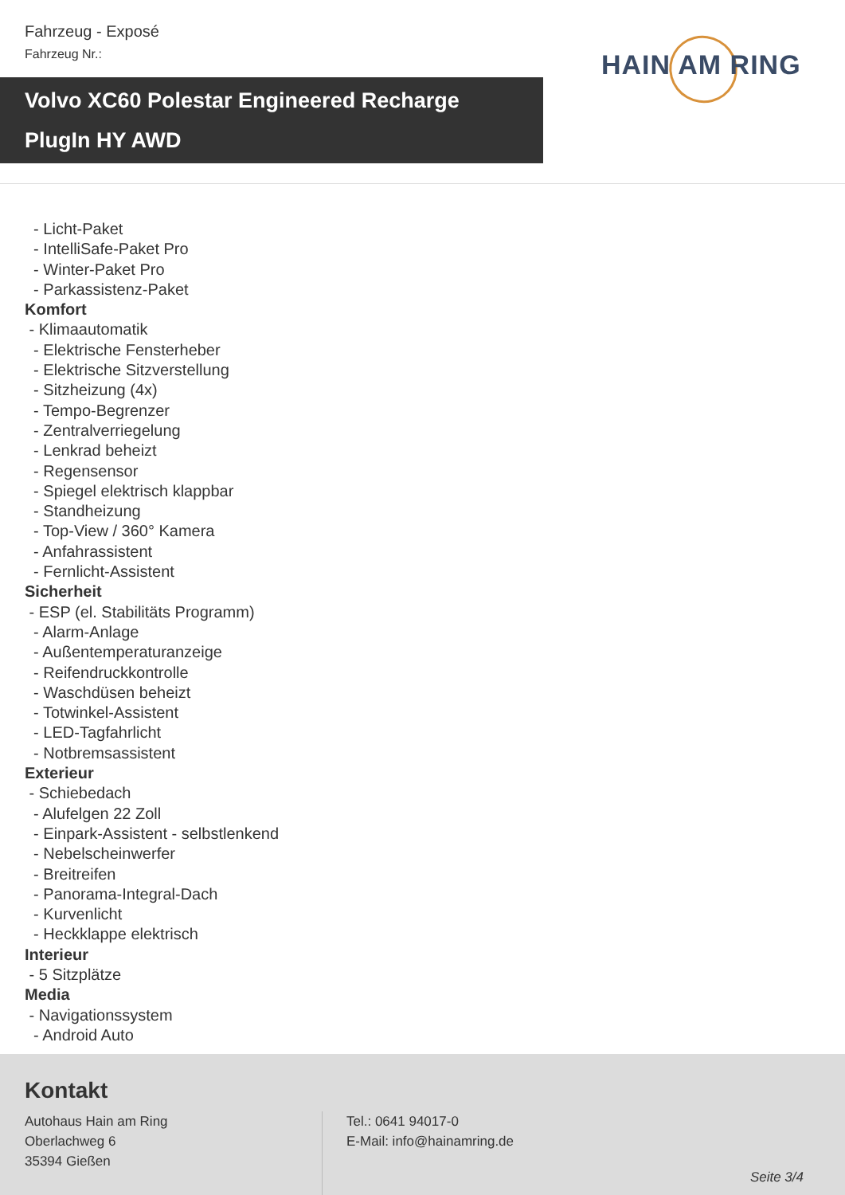Fahrzeug - Exposé
Fahrzeug Nr.:
HAIN AM RING
Volvo XC60 Polestar Engineered Recharge
PlugIn HY AWD
- Licht-Paket
- IntelliSafe-Paket Pro
- Winter-Paket Pro
- Parkassistenz-Paket
Komfort
- Klimaautomatik
- Elektrische Fensterheber
- Elektrische Sitzverstellung
- Sitzheizung (4x)
- Tempo-Begrenzer
- Zentralverriegelung
- Lenkrad beheizt
- Regensensor
- Spiegel elektrisch klappbar
- Standheizung
- Top-View / 360° Kamera
- Anfahrassistent
- Fernlicht-Assistent
Sicherheit
- ESP (el. Stabilitäts Programm)
- Alarm-Anlage
- Außentemperaturanzeige
- Reifendruckkontrolle
- Waschdüsen beheizt
- Totwinkel-Assistent
- LED-Tagfahrlicht
- Notbremsassistent
Exterieur
- Schiebedach
- Alufelgen 22 Zoll
- Einpark-Assistent - selbstlenkend
- Nebelscheinwerfer
- Breitreifen
- Panorama-Integral-Dach
- Kurvenlicht
- Heckklappe elektrisch
Interieur
- 5 Sitzplätze
Media
- Navigationssystem
- Android Auto
Kontakt
Autohaus Hain am Ring
Oberlachweg 6
35394 Gießen
Tel.: 0641 94017-0
E-Mail: info@hainamring.de
Seite 3/4